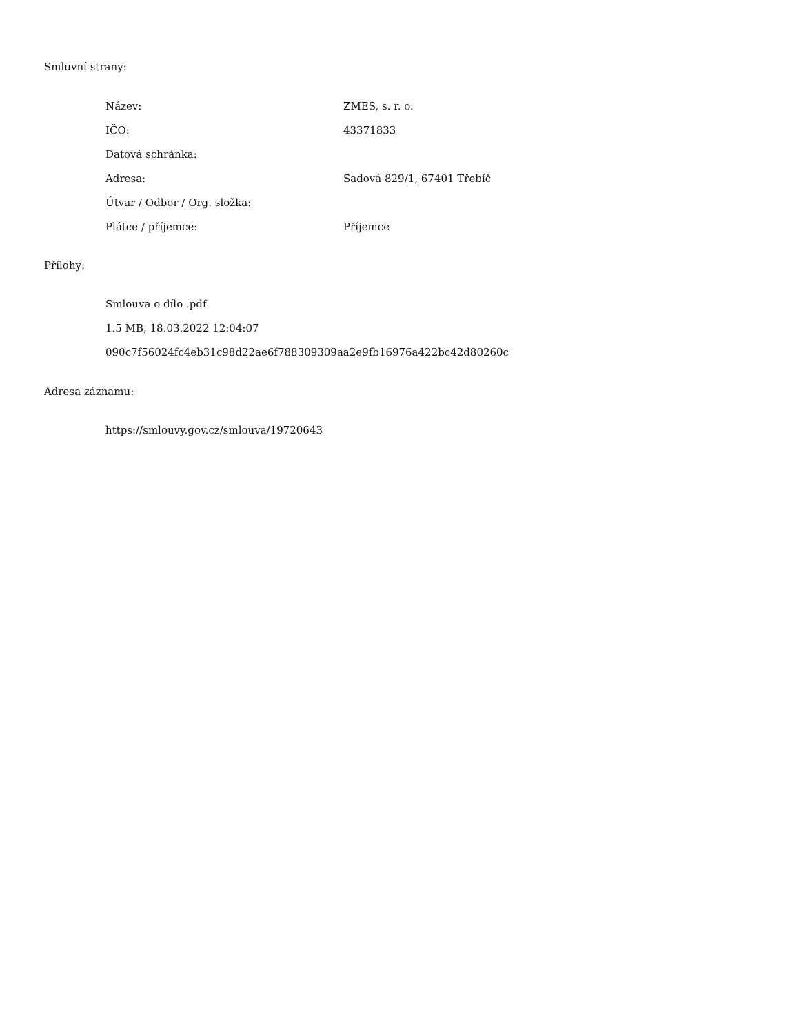Smluvní strany:
| Název: | ZMES, s. r. o. |
| IČO: | 43371833 |
| Datová schránka: | |
| Adresa: | Sadová 829/1, 67401 Třebíč |
| Útvar / Odbor / Org. složka: | |
| Plátce / příjemce: | Příjemce |
Přílohy:
Smlouva o dílo .pdf
1.5 MB, 18.03.2022 12:04:07
090c7f56024fc4eb31c98d22ae6f788309309aa2e9fb16976a422bc42d80260c
Adresa záznamu:
https://smlouvy.gov.cz/smlouva/19720643